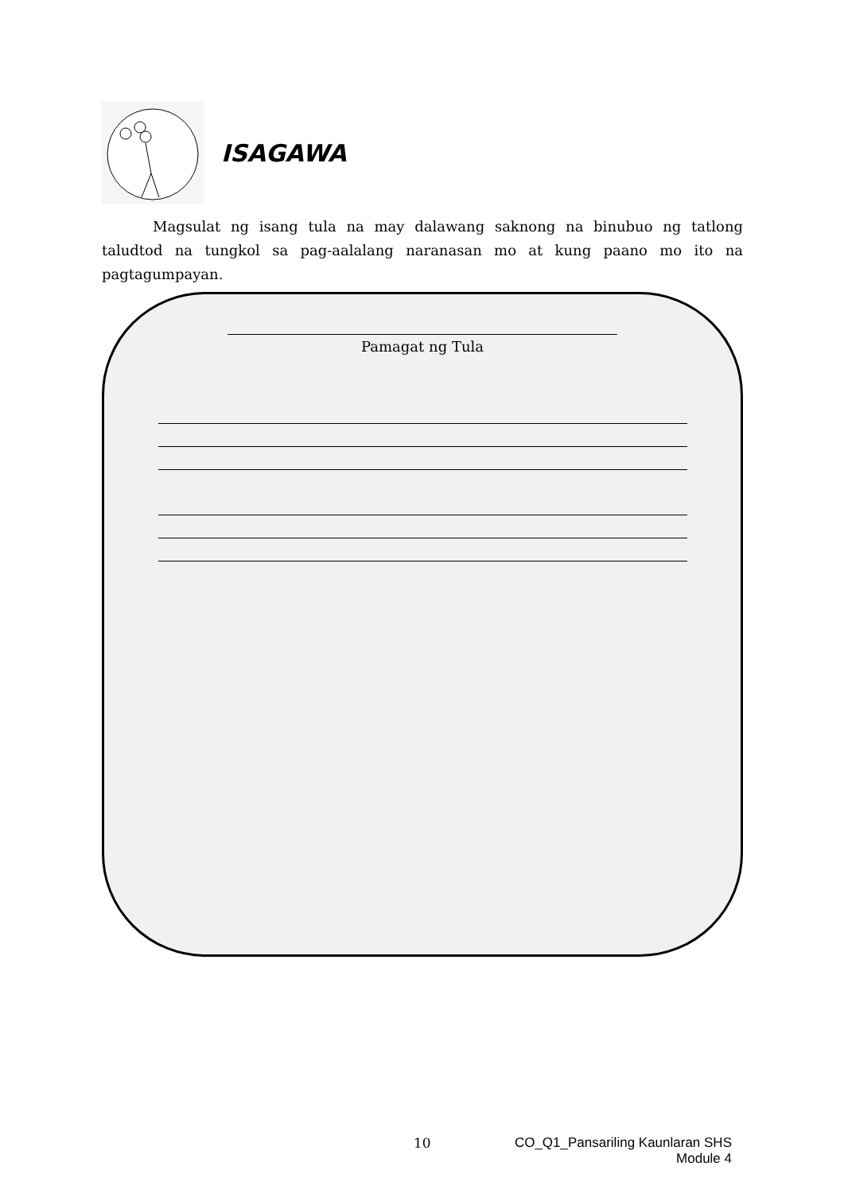ISAGAWA
Magsulat ng isang tula na may dalawang saknong na binubuo ng tatlong taludtod na tungkol sa pag-aalalang naranasan mo at kung paano mo ito na pagtagumpayan.
Pamagat ng Tula
10 CO_Q1_Pansariling Kaunlaran SHS
Module 4